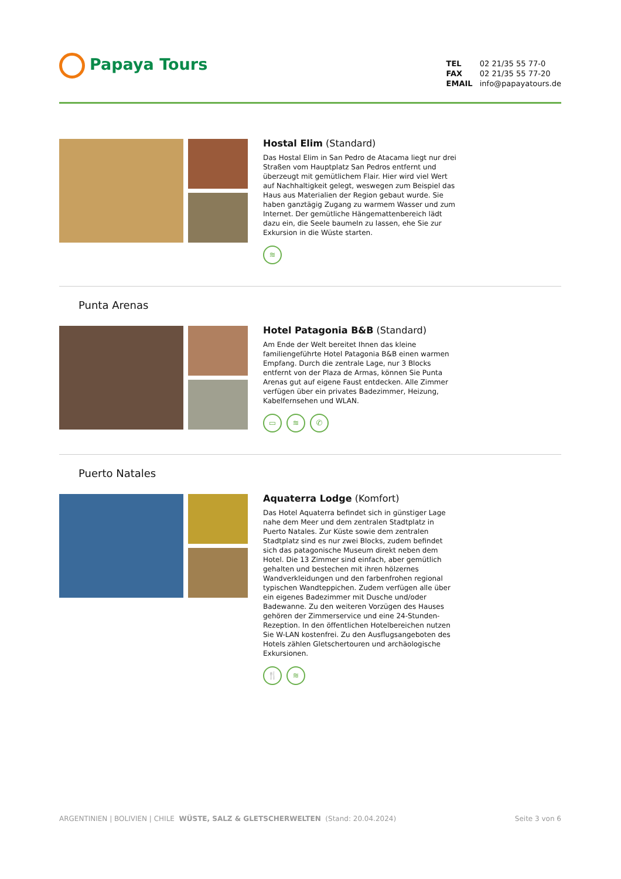Papaya Tours
TEL 02 21/35 55 77-0
FAX 02 21/35 55 77-20
EMAIL info@papayatours.de
Hostal Elim (Standard)
Das Hostal Elim in San Pedro de Atacama liegt nur drei Straßen vom Hauptplatz San Pedros entfernt und überzeugt mit gemütlichem Flair. Hier wird viel Wert auf Nachhaltigkeit gelegt, weswegen zum Beispiel das Haus aus Materialien der Region gebaut wurde. Sie haben ganztägig Zugang zu warmem Wasser und zum Internet. Der gemütliche Hängemattenbereich lädt dazu ein, die Seele baumeln zu lassen, ehe Sie zur Exkursion in die Wüste starten.
≋
Punta Arenas
Hotel Patagonia B&B (Standard)
Am Ende der Welt bereitet Ihnen das kleine familiengeführte Hotel Patagonia B&B einen warmen Empfang. Durch die zentrale Lage, nur 3 Blocks entfernt von der Plaza de Armas, können Sie Punta Arenas gut auf eigene Faust entdecken. Alle Zimmer verfügen über ein privates Badezimmer, Heizung, Kabelfernsehen und WLAN.
▭ ≋ ✆
Puerto Natales
Aquaterra Lodge (Komfort)
Das Hotel Aquaterra befindet sich in günstiger Lage nahe dem Meer und dem zentralen Stadtplatz in Puerto Natales. Zur Küste sowie dem zentralen Stadtplatz sind es nur zwei Blocks, zudem befindet sich das patagonische Museum direkt neben dem Hotel. Die 13 Zimmer sind einfach, aber gemütlich gehalten und bestechen mit ihren hölzernes Wandverkleidungen und den farbenfrohen regional typischen Wandteppichen. Zudem verfügen alle über ein eigenes Badezimmer mit Dusche und/oder Badewanne. Zu den weiteren Vorzügen des Hauses gehören der Zimmerservice und eine 24-Stunden-Rezeption. In den öffentlichen Hotelbereichen nutzen Sie W-LAN kostenfrei. Zu den Ausflugsangeboten des Hotels zählen Gletschertouren und archäologische Exkursionen.
🍴 ≋
Seite 3 von 6 ARGENTINIEN | BOLIVIEN | CHILE WÜSTE, SALZ & GLETSCHERWELTEN (Stand: 20.04.2024)